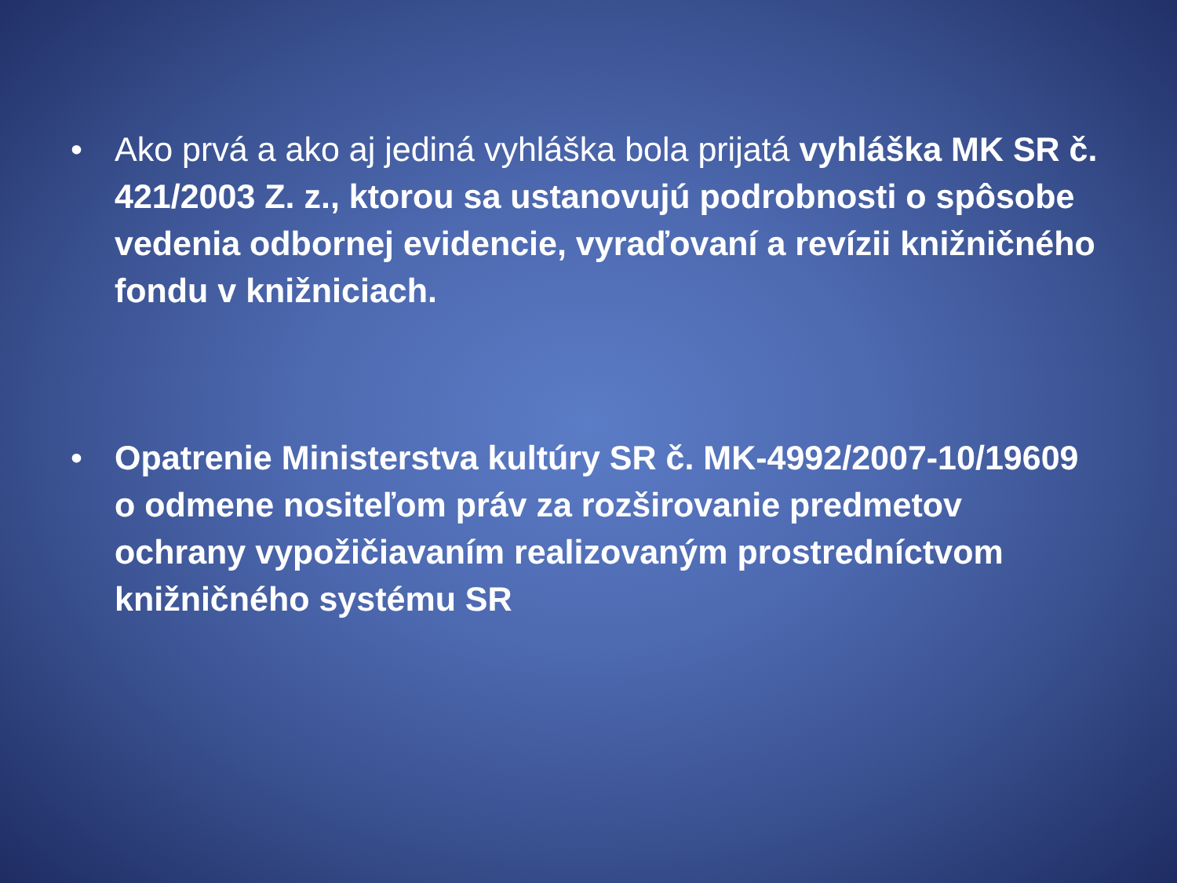• Ako prvá a ako aj jediná vyhláška bola prijatá vyhláška MK SR č. 421/2003 Z. z., ktorou sa ustanovujú podrobnosti o spôsobe vedenia odbornej evidencie, vyraďovaní a revízii knižničného fondu v knižniciach.
• Opatrenie Ministerstva kultúry SR č. MK-4992/2007-10/19609 o odmene nositeľom práv za rozširovanie predmetov ochrany vypožičiavaním realizovaným prostredníctvom knižničného systému SR